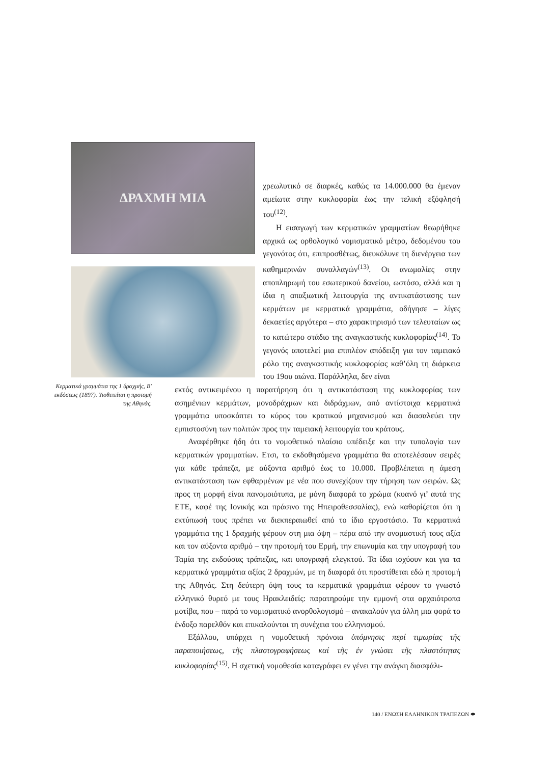ΔΡΑΧΜΗ ΜΙΑ
Κερματικά γραμμάτια της 1 δραχμής, Β′ εκδόσεως (1897). Υιοθετείται η προτομή της Αθηνάς.
χρεωλυτικό σε διαρκές, καθώς τα 14.000.000 θα έμεναν αμείωτα στην κυκλοφορία έως την τελική εξόφλησή του<sup>(12)</sup>.
Η εισαγωγή των κερματικών γραμματίων θεωρήθηκε αρχικά ως ορθολογικό νομισματικό μέτρο, δεδομένου του γεγονότος ότι, επιπροσθέτως, διευκόλυνε τη διενέργεια των καθημερινών συναλλαγών<sup>(13)</sup>. Οι ανωμαλίες στην αποπληρωμή του εσωτερικού δανείου, ωστόσο, αλλά και η ίδια η απαξιωτική λειτουργία της αντικατάστασης των κερμάτων με κερματικά γραμμάτια, οδήγησε – λίγες δεκαετίες αργότερα – στο χαρακτηρισμό των τελευταίων ως το κατώτερο στάδιο της αναγκαστικής κυκλοφορίας<sup>(14)</sup>. Το γεγονός αποτελεί μια επιπλέον απόδειξη για τον ταμειακό ρόλο της αναγκαστικής κυκλοφορίας καθ’όλη τη διάρκεια του 19ου αιώνα. Παράλληλα, δεν είναι
εκτός αντικειμένου η παρατήρηση ότι η αντικατάσταση της κυκλοφορίας των ασημένιων κερμάτων, μονοδράχμων και διδράχμων, από αντίστοιχα κερματικά γραμμάτια υποσκάπτει το κύρος του κρατικού μηχανισμού και διασαλεύει την εμπιστοσύνη των πολιτών προς την ταμειακή λειτουργία του κράτους.
Αναφέρθηκε ήδη ότι το νομοθετικό πλαίσιο υπέδειξε και την τυπολογία των κερματικών γραμματίων. Ετσι, τα εκδοθησόμενα γραμμάτια θα αποτελέσουν σειρές για κάθε τράπεζα, με αύξοντα αριθμό έως το 10.000. Προβλέπεται η άμεση αντικατάσταση των εφθαρμένων με νέα που συνεχίζουν την τήρηση των σειρών. Ως προς τη μορφή είναι πανομοιότυπα, με μόνη διαφορά το χρώμα (κυανό γι’ αυτά της ΕΤΕ, καφέ της Ιονικής και πράσινο της Ηπειροθεσσαλίας), ενώ καθορίζεται ότι η εκτύπωσή τους πρέπει να διεκπεραιωθεί από το ίδιο εργοστάσιο. Τα κερματικά γραμμάτια της 1 δραχμής φέρουν στη μια όψη – πέρα από την ονομαστική τους αξία και τον αύξοντα αριθμό – την προτομή του Ερμή, την επωνυμία και την υπογραφή του Ταμία της εκδούσας τράπεζας, και υπογραφή ελεγκτού. Τα ίδια ισχύουν και για τα κερματικά γραμμάτια αξίας 2 δραχμών, με τη διαφορά ότι προστίθεται εδώ η προτομή της Αθηνάς. Στη δεύτερη όψη τους τα κερματικά γραμμάτια φέρουν το γνωστό ελληνικό θυρεό με τους Ηρακλειδείς: παρατηρούμε την εμμονή στα αρχαιότροπα μοτίβα, που – παρά το νομισματικό ανορθολογισμό – ανακαλούν για άλλη μια φορά το ένδοξο παρελθόν και επικαλούνται τη συνέχεια του ελληνισμού.
Εξάλλου, υπάρχει η νομοθετική πρόνοια ὑπόμνησις περί τιμωρίας τῆς παραποιήσεως, τῆς πλαστογραφήσεως καί τῆς ἐν γνώσει τῆς πλαστότητας κυκλοφορίας<sup>(15)</sup>. Η σχετική νομοθεσία καταγράφει εν γένει την ανάγκη διασφάλι-
140 / ΕΝΩΣΗ ΕΛΛΗΝΙΚΩΝ ΤΡΑΠΕΖΩΝ ⬬